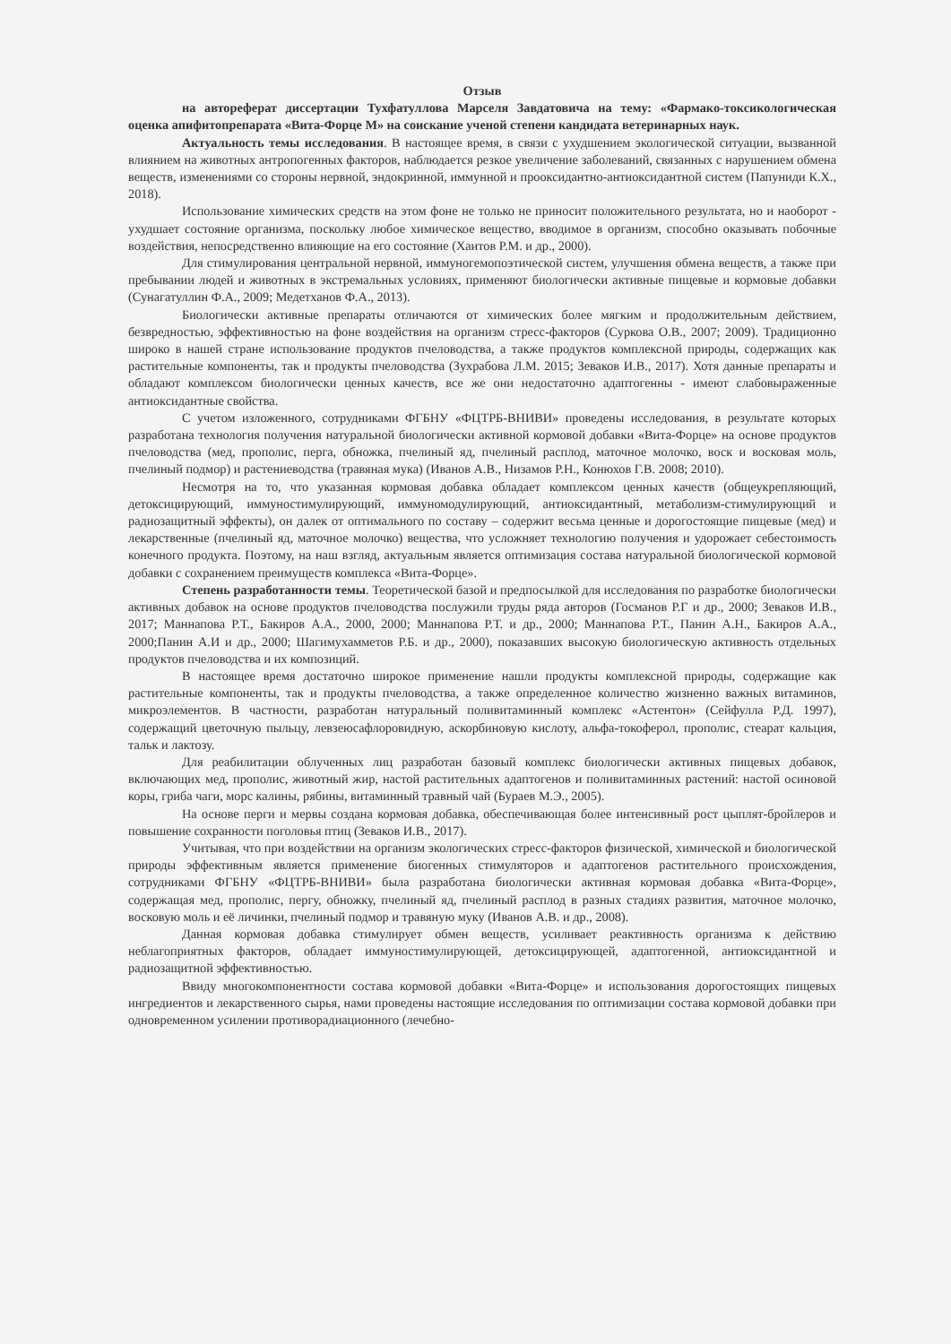Отзыв
на автореферат диссертации Тухфатуллова Марселя Завдатовича на тему: «Фармако-токсикологическая оценка апифитопрепарата «Вита-Форце М» на соискание ученой степени кандидата ветеринарных наук.
Актуальность темы исследования. В настоящее время, в связи с ухудшением экологической ситуации, вызванной влиянием на животных антропогенных факторов, наблюдается резкое увеличение заболеваний, связанных с нарушением обмена веществ, изменениями со стороны нервной, эндокринной, иммунной и прооксидантно-антиоксидантной систем (Папуниди К.Х., 2018).
Использование химических средств на этом фоне не только не приносит положительного результата, но и наоборот - ухудшает состояние организма, поскольку любое химическое вещество, вводимое в организм, способно оказывать побочные воздействия, непосредственно влияющие на его состояние (Хаитов Р.М. и др., 2000).
Для стимулирования центральной нервной, иммуногемопоэтической систем, улучшения обмена веществ, а также при пребывании людей и животных в экстремальных условиях, применяют биологически активные пищевые и кормовые добавки (Сунагатуллин Ф.А., 2009; Медетханов Ф.А., 2013).
Биологически активные препараты отличаются от химических более мягким и продолжительным действием, безвредностью, эффективностью на фоне воздействия на организм стресс-факторов (Суркова О.В., 2007; 2009). Традиционно широко в нашей стране использование продуктов пчеловодства, а также продуктов комплексной природы, содержащих как растительные компоненты, так и продукты пчеловодства (Зухрабова Л.М. 2015; Зеваков И.В., 2017). Хотя данные препараты и обладают комплексом биологически ценных качеств, все же они недостаточно адаптогенны - имеют слабовыраженные антиоксидантные свойства.
С учетом изложенного, сотрудниками ФГБНУ «ФЦТРБ-ВНИВИ» проведены исследования, в результате которых разработана технология получения натуральной биологически активной кормовой добавки «Вита-Форце» на основе продуктов пчеловодства (мед, прополис, перга, обножка, пчелиный яд, пчелиный расплод, маточное молочко, воск и восковая моль, пчелиный подмор) и растениеводства (травяная мука) (Иванов А.В., Низамов Р.Н., Конюхов Г.В. 2008; 2010).
Несмотря на то, что указанная кормовая добавка обладает комплексом ценных качеств (общеукрепляющий, детоксицирующий, иммуностимулирующий, иммуномодулирующий, антиоксидантный, метаболизм-стимулирующий и радиозащитный эффекты), он далек от оптимального по составу – содержит весьма ценные и дорогостоящие пищевые (мед) и лекарственные (пчелиный яд, маточное молочко) вещества, что усложняет технологию получения и удорожает себестоимость конечного продукта. Поэтому, на наш взгляд, актуальным является оптимизация состава натуральной биологической кормовой добавки с сохранением преимуществ комплекса «Вита-Форце».
Степень разработанности темы. Теоретической базой и предпосылкой для исследования по разработке биологически активных добавок на основе продуктов пчеловодства послужили труды ряда авторов (Госманов Р.Г и др., 2000; Зеваков И.В., 2017; Маннапова Р.Т., Бакиров А.А., 2000, 2000; Маннапова Р.Т. и др., 2000; Маннапова Р.Т., Панин А.Н., Бакиров А.А., 2000;Панин А.И и др., 2000; Шагимухамметов Р.Б. и др., 2000), показавших высокую биологическую активность отдельных продуктов пчеловодства и их композиций.
В настоящее время достаточно широкое применение нашли продукты комплексной природы, содержащие как растительные компоненты, так и продукты пчеловодства, а также определенное количество жизненно важных витаминов, микроэлементов. В частности, разработан натуральный поливитаминный комплекс «Астентон» (Сейфулла Р.Д. 1997), содержащий цветочную пыльцу, левзеюсафлоровидную, аскорбиновую кислоту, альфа-токоферол, прополис, стеарат кальция, тальк и лактозу.
Для реабилитации облученных лиц разработан базовый комплекс биологически активных пищевых добавок, включающих мед, прополис, животный жир, настой растительных адаптогенов и поливитаминных растений: настой осиновой коры, гриба чаги, морс калины, рябины, витаминный травный чай (Бураев М.Э., 2005).
На основе перги и мервы создана кормовая добавка, обеспечивающая более интенсивный рост цыплят-бройлеров и повышение сохранности поголовья птиц (Зеваков И.В., 2017).
Учитывая, что при воздействии на организм экологических стресс-факторов физической, химической и биологической природы эффективным является применение биогенных стимуляторов и адаптогенов растительного происхождения, сотрудниками ФГБНУ «ФЦТРБ-ВНИВИ» была разработана биологически активная кормовая добавка «Вита-Форце», содержащая мед, прополис, пергу, обножку, пчелиный яд, пчелиный расплод в разных стадиях развития, маточное молочко, восковую моль и её личинки, пчелиный подмор и травяную муку (Иванов А.В. и др., 2008).
Данная кормовая добавка стимулирует обмен веществ, усиливает реактивность организма к действию неблагоприятных факторов, обладает иммуностимулирующей, детоксицирующей, адаптогенной, антиоксидантной и радиозащитной эффективностью.
Ввиду многокомпонентности состава кормовой добавки «Вита-Форце» и использования дорогостоящих пищевых ингредиентов и лекарственного сырья, нами проведены настоящие исследования по оптимизации состава кормовой добавки при одновременном усилении противорадиационного (лечебно-